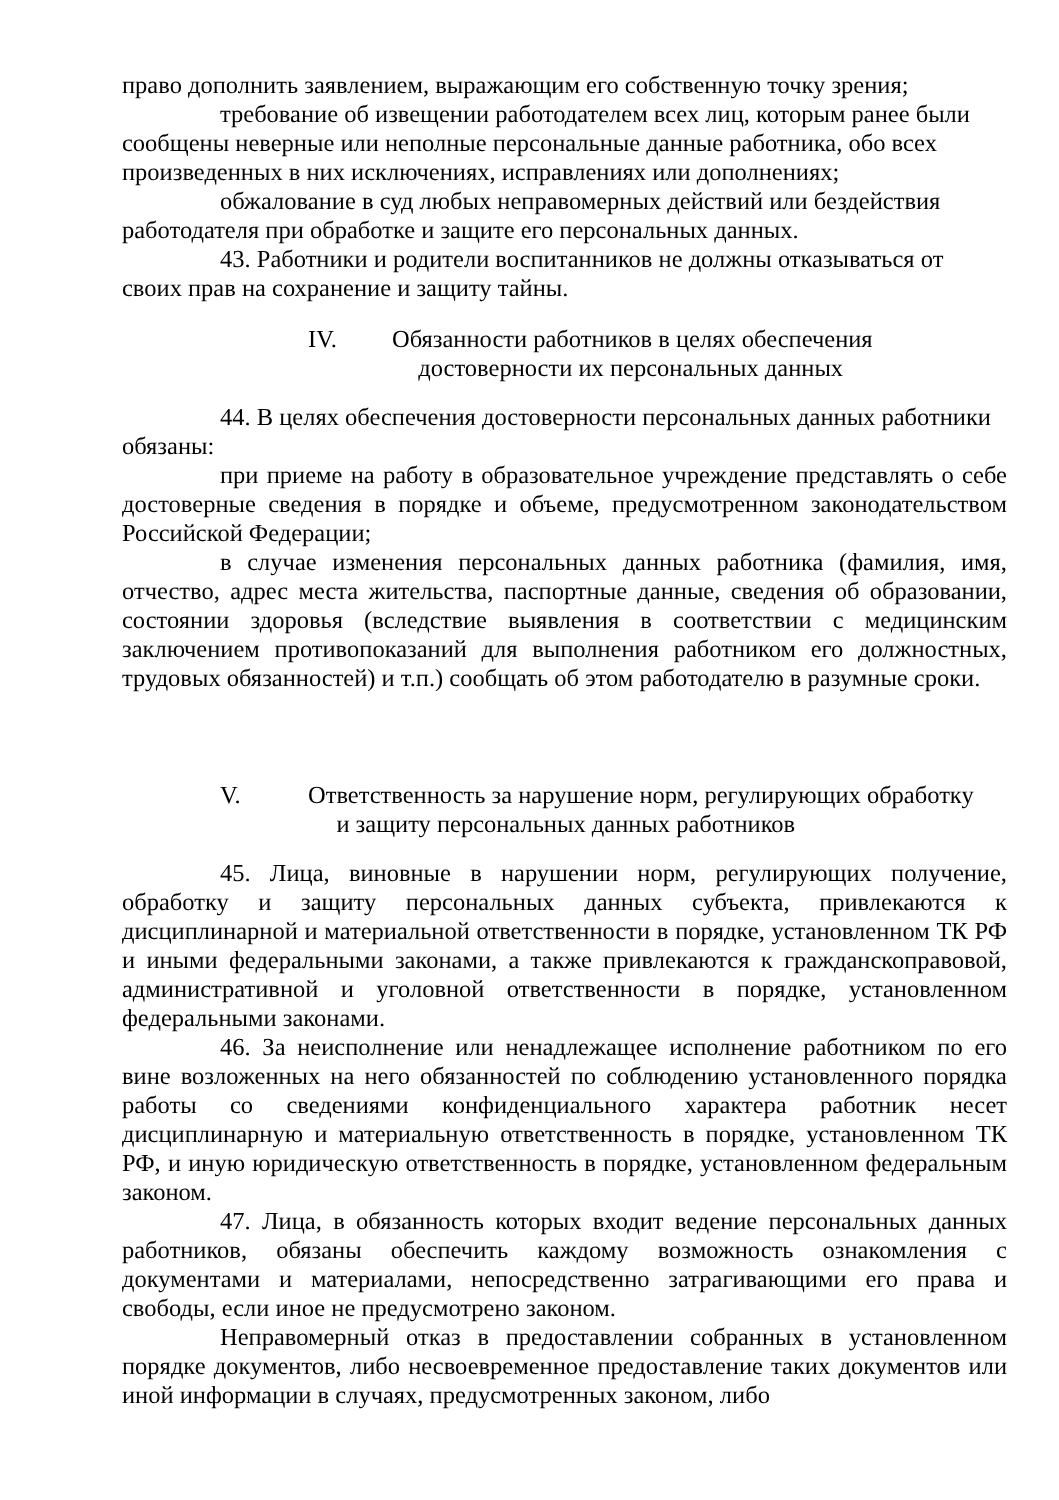право дополнить заявлением, выражающим его собственную точку зрения;
требование об извещении работодателем всех лиц, которым ранее были сообщены неверные или неполные персональные данные работника, обо всех произведенных в них исключениях, исправлениях или дополнениях;
обжалование в суд любых неправомерных действий или бездействия работодателя при обработке и защите его персональных данных.
43. Работники и родители воспитанников не должны отказываться от своих прав на сохранение и защиту тайны.
IV. Обязанности работников в целях обеспечения
достоверности их персональных данных
44. В целях обеспечения достоверности персональных данных работники обязаны:
при приеме на работу в образовательное учреждение представлять о себе достоверные сведения в порядке и объеме, предусмотренном законодательством Российской Федерации;
в случае изменения персональных данных работника (фамилия, имя, отчество, адрес места жительства, паспортные данные, сведения об образовании, состоянии здоровья (вследствие выявления в соответствии с медицинским заключением противопоказаний для выполнения работником его должностных, трудовых обязанностей) и т.п.) сообщать об этом работодателю в разумные сроки.
V. Ответственность за нарушение норм, регулирующих обработку
и защиту персональных данных работников
45. Лица, виновные в нарушении норм, регулирующих получение, обработку и защиту персональных данных субъекта, привлекаются к дисциплинарной и материальной ответственности в порядке, установленном ТК РФ и иными федеральными законами, а также привлекаются к гражданскоправовой, административной и уголовной ответственности в порядке, установленном федеральными законами.
46. За неисполнение или ненадлежащее исполнение работником по его вине возложенных на него обязанностей по соблюдению установленного порядка работы со сведениями конфиденциального характера работник несет дисциплинарную и материальную ответственность в порядке, установленном ТК РФ, и иную юридическую ответственность в порядке, установленном федеральным законом.
47. Лица, в обязанность которых входит ведение персональных данных работников, обязаны обеспечить каждому возможность ознакомления с документами и материалами, непосредственно затрагивающими его права и свободы, если иное не предусмотрено законом.
Неправомерный отказ в предоставлении собранных в установленном порядке документов, либо несвоевременное предоставление таких документов или иной информации в случаях, предусмотренных законом, либо